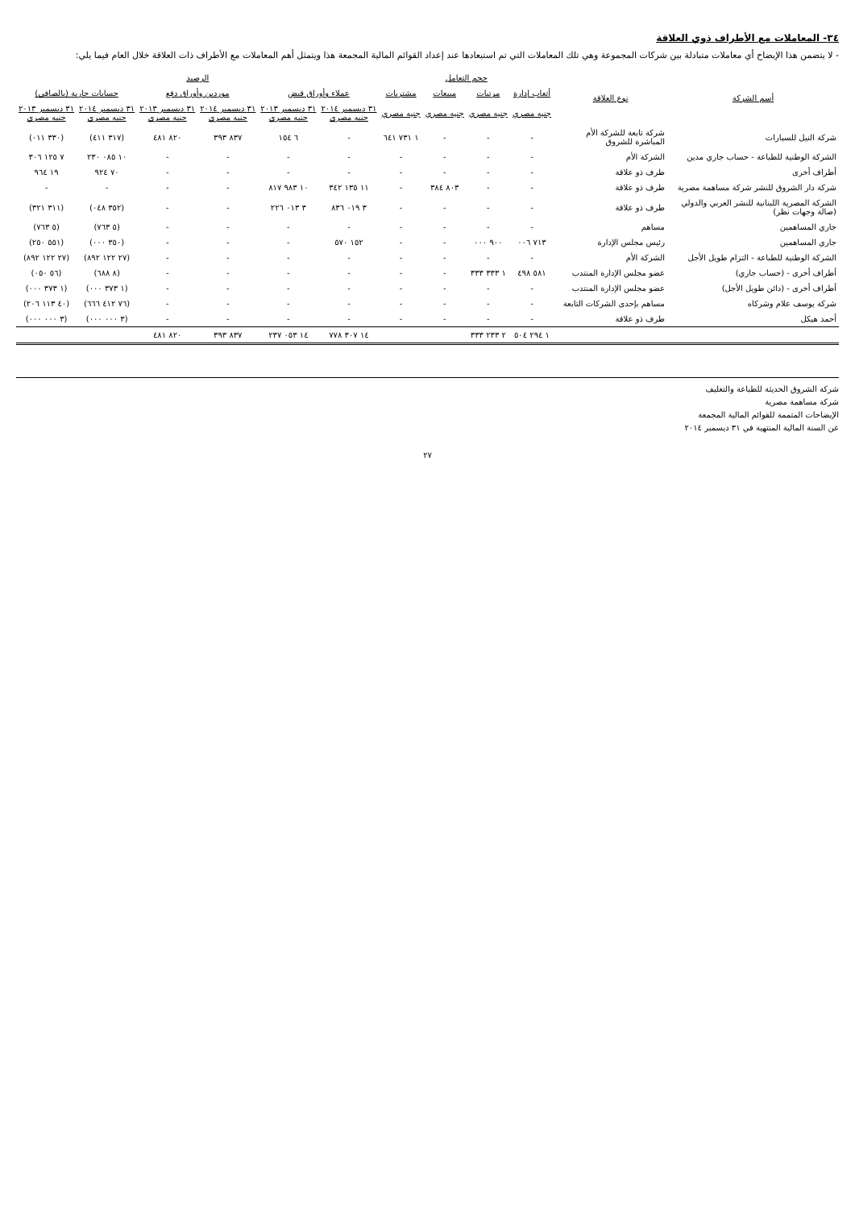٣٤- المعاملات مع الأطراف ذوي العلاقة
- لا يتضمن هذا الإيضاح أي معاملات متبادلة بين شركات المجموعة وهي تلك المعاملات التي تم استبعادها عند إعداد القوائم المالية المجمعة هذا ويتمثل أهم المعاملات مع الأطراف ذات العلاقة خلال العام فيما يلي:
| أسم الشركة | نوع العلاقة | حجم التعامل | | | | الرصيد | | | | | |
| --- | --- | --- | --- | --- | --- | --- | --- | --- | --- | --- | --- |
| | | أتعاب إدارة | مرتبات | مبيعات | مشتريات | عملاء وأوراق قبض | | موردين وأوراق دفع | | حسابات جارية (بالصافي) | |
| | | جنيه مصري | جنيه مصري | جنيه مصري | جنيه مصري | ٣١ ديسمبر ٢٠١٤ جنيه مصري | ٣١ ديسمبر ٢٠١٣ جنيه مصري | ٣١ ديسمبر ٢٠١٤ جنيه مصري | ٣١ ديسمبر ٢٠١٣ جنيه مصري | ٣١ ديسمبر ٢٠١٤ جنيه مصري | ٣١ ديسمبر ٢٠١٣ جنيه مصري |
| شركة النيل للسيارات | شركة تابعة للشركة الأم المباشرة للشروق | - | - | - | ١ ٧٣١ ٦٤١ | - | ٦ ١٥٤ | ٨٣٧ ٣٩٣ | ٨٢٠ ٤٨١ | (٣١٧ ٤١١) | (٣٣٠ ٠١١) |
| الشركة الوطنية للطباعة - حساب جاري مدين | الشركة الأم | - | - | - | - | - | - | - | - | ١٠ ٠٨٥ ٢٣٠ | ٧ ١٢٥ ٣٠٦ |
| أطراف أخرى | طرف ذو علاقة | - | - | - | - | - | - | - | - | ٧٠ ٩٢٤ | ١٩ ٩٦٤ |
| شركة دار الشروق للنشر شركة مساهمة مصرية | طرف ذو علاقة | - | - | ٨٠٣ ٣٨٤ | - | ١١ ١٣٥ ٣٤٢ | ١٠ ٩٨٣ ٨١٧ | - | - | - | - |
| الشركة المصرية اللبنانية للنشر العربي والدولي (صالة وجهات نظر) | طرف ذو علاقة | - | - | - | - | ٣ ٠١٩ ٨٣٦ | ٣ ٠١٣ ٢٢٦ | - | - | (٣٥٢ ٠٤٨) | (٣١١ ٣٢١) |
| جاري المساهمين | مساهم | - | - | - | - | - | - | - | - | (٥ ٧٦٣) | (٥ ٧٦٣) |
| جاري المساهمين | رئيس مجلس الإدارة | ٧١٣ ٠٠٦ | ٩٠٠ ٠٠٠ | - | - | ١٥٢ ٥٧٠ | - | - | - | (٣٥٠ ٠٠٠) | (٥٥١ ٢٥٠) |
| الشركة الوطنية للطباعة - التزام طويل الأجل | الشركة الأم | - | - | - | - | - | - | - | - | (٢٧ ١٢٢ ٨٩٢) | (٢٧ ١٢٢ ٨٩٢) |
| أطراف أخرى - (حساب جاري) | عضو مجلس الإدارة المنتدب | ٥٨١ ٤٩٨ | ١ ٣٣٣ ٣٣٣ | - | - | - | - | - | - | (٨ ٦٨٨) | (٥٦ ٠٥٠) |
| أطراف أخرى - (دائن طويل الأجل) | عضو مجلس الإدارة المنتدب | - | - | - | - | - | - | - | - | (١ ٣٧٣ ٠٠٠) | (١ ٣٧٣ ٠٠٠) |
| شركة يوسف علام وشركاه | مساهم بإحدى الشركات التابعة | - | - | - | - | - | - | - | - | (٧٦ ٤١٢ ٦٦٦) | (٤٠ ١١٣ ٢٠٦) |
| أحمد هيكل | طرف ذو علاقة | - | - | - | - | - | - | - | - | (٣ ٠٠٠ ٠٠٠) | (٣ ٠٠٠ ٠٠٠) |
| | | ١ ٢٩٤ ٥٠٤ | ٢ ٢٣٣ ٣٣٣ | | | ١٤ ٣٠٧ ٧٧٨ | ١٤ ٠٥٣ ٢٣٧ | ٨٣٧ ٣٩٣ | ٨٢٠ ٤٨١ | | |
شركة الشروق الحديثة للطباعة والتغليف
شركة مساهمة مصرية
الإيضاحات المتممة للقوائم المالية المجمعة
عن السنة المالية المنتهية في ٣١ ديسمبر ٢٠١٤
٢٧